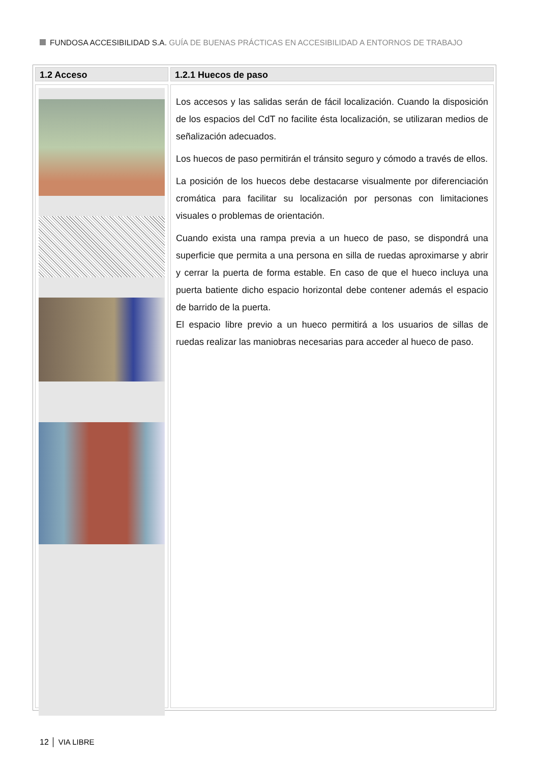FUNDOSA ACCESIBILIDAD S.A. GUÍA DE BUENAS PRÁCTICAS EN ACCESIBILIDAD A ENTORNOS DE TRABAJO
1.2 Acceso 1.2.1 Huecos de paso
Los accesos y las salidas serán de fácil localización. Cuando la disposición de los espacios del CdT no facilite ésta localización, se utilizaran medios de señalización adecuados.
Los huecos de paso permitirán el tránsito seguro y cómodo a través de ellos.
La posición de los huecos debe destacarse visualmente por diferenciación cromática para facilitar su localización por personas con limitaciones visuales o problemas de orientación.
Cuando exista una rampa previa a un hueco de paso, se dispondrá una superficie que permita a una persona en silla de ruedas aproximarse y abrir y cerrar la puerta de forma estable. En caso de que el hueco incluya una puerta batiente dicho espacio horizontal debe contener además el espacio de barrido de la puerta.
El espacio libre previo a un hueco permitirá a los usuarios de sillas de ruedas realizar las maniobras necesarias para acceder al hueco de paso.
12 │ VIA LIBRE